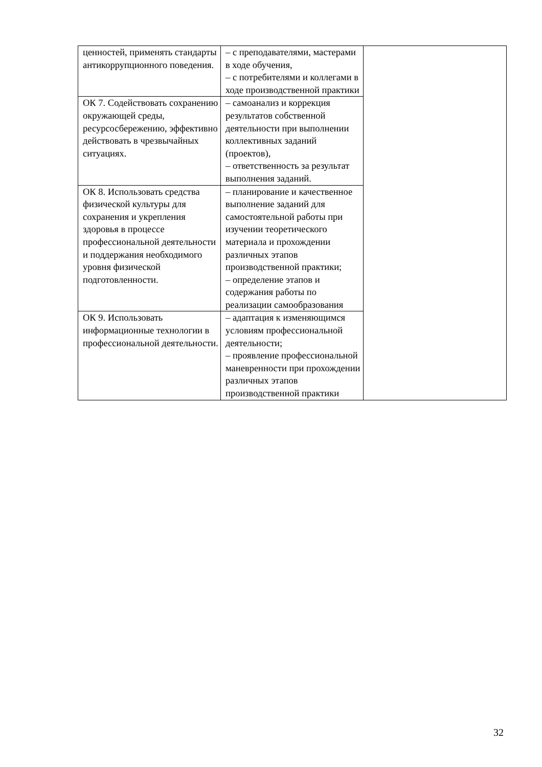| ценностей, применять стандарты антикоррупционного поведения. | – с преподавателями, мастерами в ходе обучения, – с потребителями и коллегами в ходе производственной практики | |
| ОК 7. Содействовать сохранению окружающей среды, ресурсосбережению, эффективно действовать в чрезвычайных ситуациях. | – самоанализ и коррекция результатов собственной деятельности при выполнении коллективных заданий (проектов), – ответственность за результат выполнения заданий. | |
| ОК 8. Использовать средства физической культуры для сохранения и укрепления здоровья в процессе профессиональной деятельности и поддержания необходимого уровня физической подготовленности. | – планирование и качественное выполнение заданий для самостоятельной работы при изучении теоретического материала и прохождении различных этапов производственной практики; – определение этапов и содержания работы по реализации самообразования | |
| ОК 9. Использовать информационные технологии в профессиональной деятельности. | – адаптация к изменяющимся условиям профессиональной деятельности; – проявление профессиональной маневренности при прохождении различных этапов производственной практики | |
32